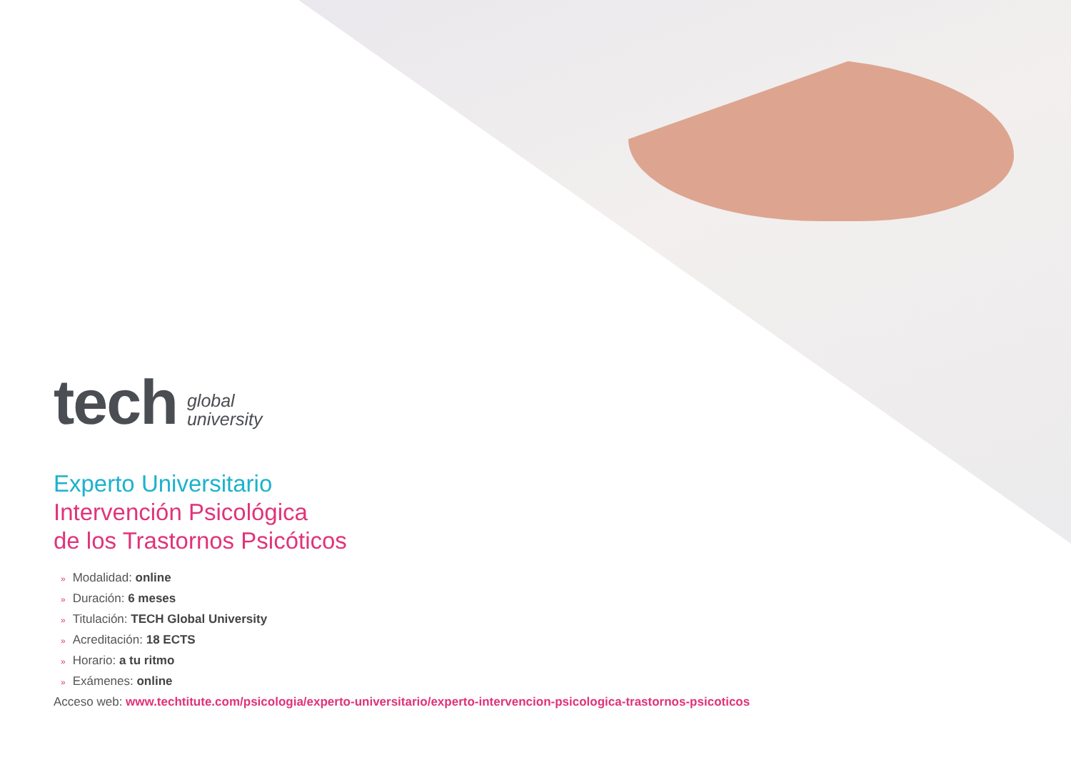tech
global
university
Experto Universitario
Intervención Psicológica
de los Trastornos Psicóticos
» Modalidad: online
» Duración: 6 meses
» Titulación: TECH Global University
» Acreditación: 18 ECTS
» Horario: a tu ritmo
» Exámenes: online
Acceso web: www.techtitute.com/psicologia/experto-universitario/experto-intervencion-psicologica-trastornos-psicoticos